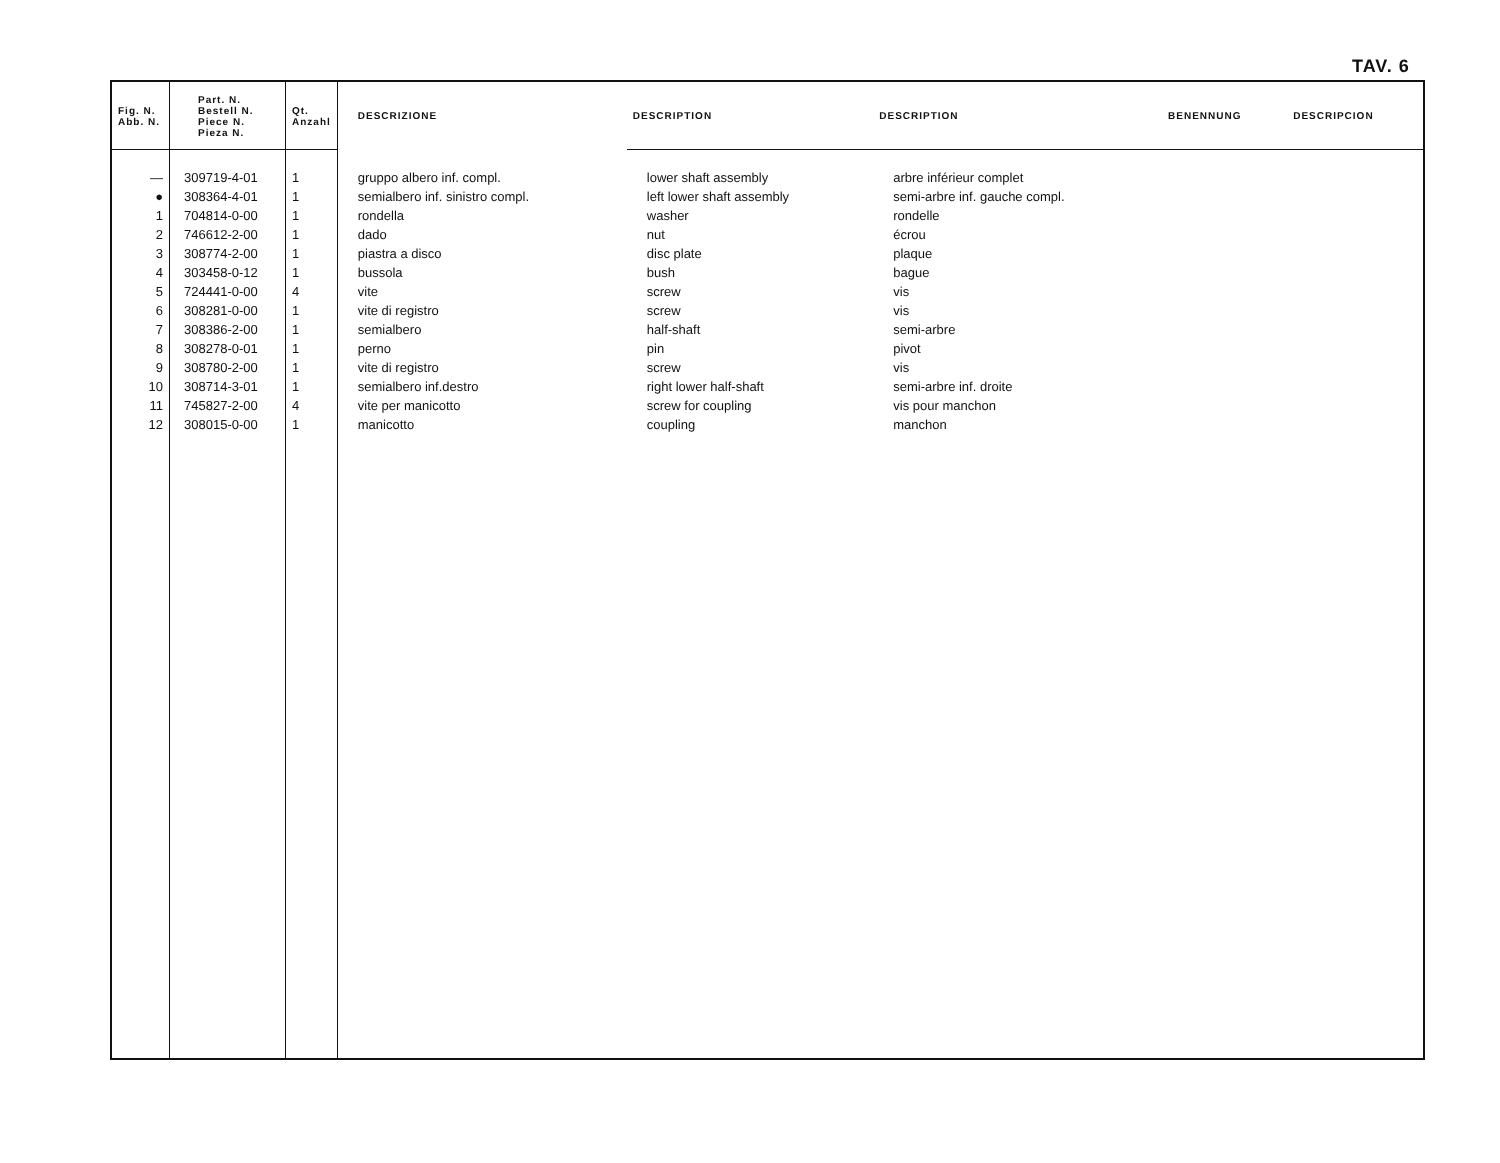TAV. 6
| Fig. N. Abb. N. | Part. N. Bestell N. Piece N. Pieza N. | Qt. Anzahl | DESCRIZIONE | DESCRIPTION | DESCRIPTION | BENENNUNG | DESCRIPCION |
| --- | --- | --- | --- | --- | --- | --- | --- |
| — | 309719-4-01 | 1 | gruppo albero inf. compl. | lower shaft assembly | arbre inférieur complet | | |
| ● | 308364-4-01 | 1 | semialbero inf. sinistro compl. | left lower shaft assembly | semi-arbre inf. gauche compl. | | |
| 1 | 704814-0-00 | 1 | rondella | washer | rondelle | | |
| 2 | 746612-2-00 | 1 | dado | nut | écrou | | |
| 3 | 308774-2-00 | 1 | piastra a disco | disc plate | plaque | | |
| 4 | 303458-0-12 | 1 | bussola | bush | bague | | |
| 5 | 724441-0-00 | 4 | vite | screw | vis | | |
| 6 | 308281-0-00 | 1 | vite di registro | screw | vis | | |
| 7 | 308386-2-00 | 1 | semialbero | half-shaft | semi-arbre | | |
| 8 | 308278-0-01 | 1 | perno | pin | pivot | | |
| 9 | 308780-2-00 | 1 | vite di registro | screw | vis | | |
| 10 | 308714-3-01 | 1 | semialbero inf.destro | right lower half-shaft | semi-arbre inf. droite | | |
| 11 | 745827-2-00 | 4 | vite per manicotto | screw for coupling | vis pour manchon | | |
| 12 | 308015-0-00 | 1 | manicotto | coupling | manchon | | |